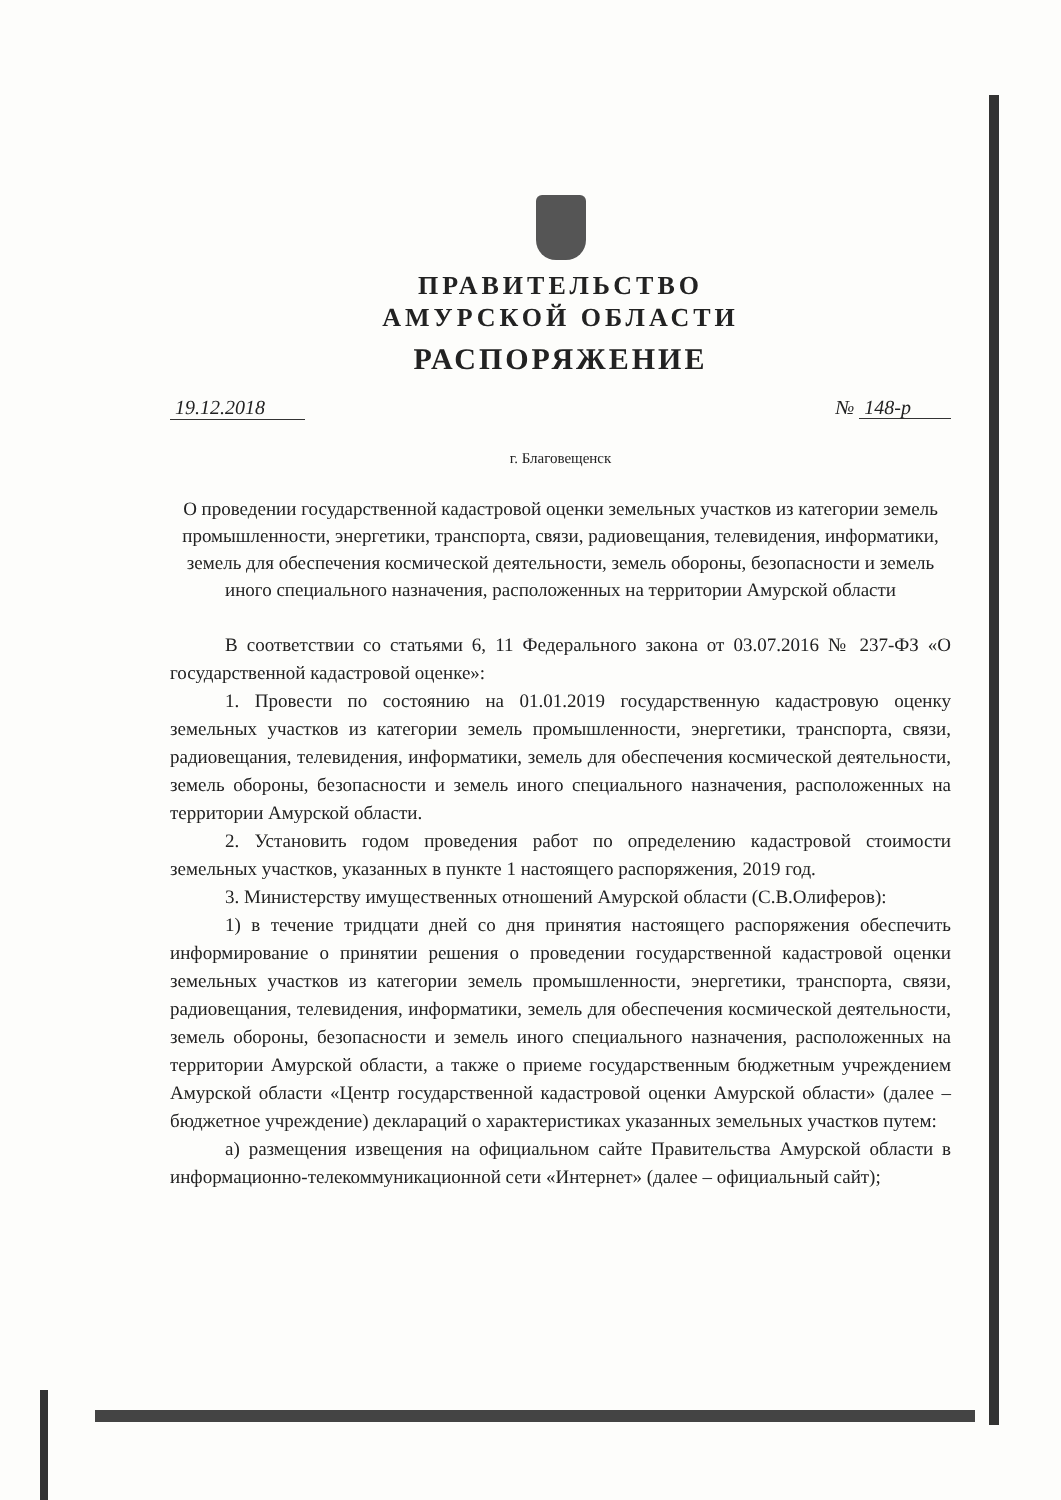ПРАВИТЕЛЬСТВО
АМУРСКОЙ ОБЛАСТИ
РАСПОРЯЖЕНИЕ
19.12.2018 № 148-р
г. Благовещенск
О проведении государственной кадастровой оценки земельных участков из категории земель промышленности, энергетики, транспорта, связи, радиовещания, телевидения, информатики, земель для обеспечения космической деятельности, земель обороны, безопасности и земель иного специального назначения, расположенных на территории Амурской области
В соответствии со статьями 6, 11 Федерального закона от 03.07.2016 № 237-ФЗ «О государственной кадастровой оценке»:
1. Провести по состоянию на 01.01.2019 государственную кадастровую оценку земельных участков из категории земель промышленности, энергетики, транспорта, связи, радиовещания, телевидения, информатики, земель для обеспечения космической деятельности, земель обороны, безопасности и земель иного специального назначения, расположенных на территории Амурской области.
2. Установить годом проведения работ по определению кадастровой стоимости земельных участков, указанных в пункте 1 настоящего распоряжения, 2019 год.
3. Министерству имущественных отношений Амурской области (С.В.Олиферов):
1) в течение тридцати дней со дня принятия настоящего распоряжения обеспечить информирование о принятии решения о проведении государственной кадастровой оценки земельных участков из категории земель промышленности, энергетики, транспорта, связи, радиовещания, телевидения, информатики, земель для обеспечения космической деятельности, земель обороны, безопасности и земель иного специального назначения, расположенных на территории Амурской области, а также о приеме государственным бюджетным учреждением Амурской области «Центр государственной кадастровой оценки Амурской области» (далее – бюджетное учреждение) деклараций о характеристиках указанных земельных участков путем:
а) размещения извещения на официальном сайте Правительства Амурской области в информационно-телекоммуникационной сети «Интернет» (далее – официальный сайт);